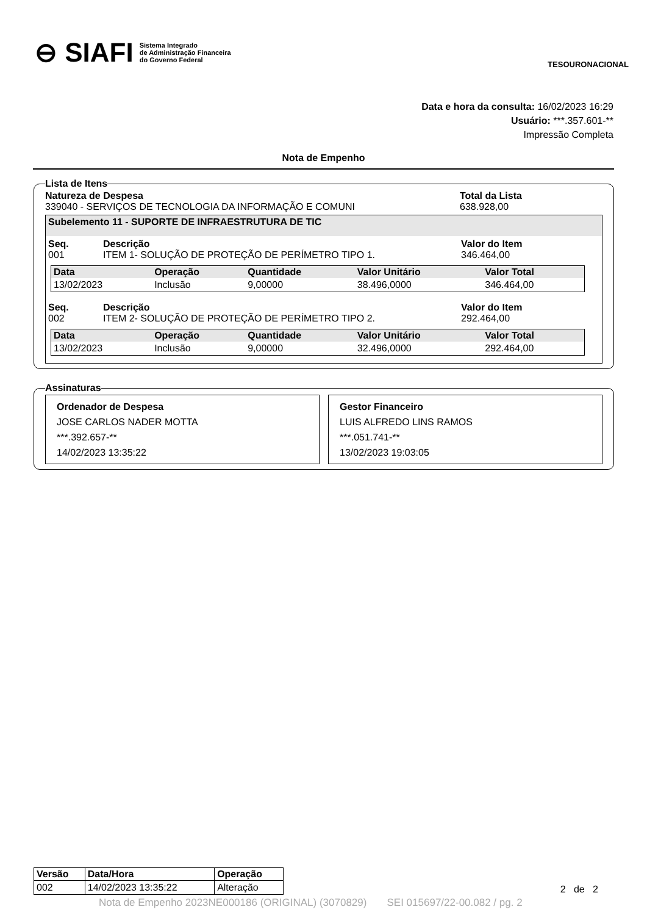⊖ SIAFI
Sistema Integrado
de Administração Financeira
do Governo Federal
TESOURONACIONAL
Data e hora da consulta: 16/02/2023 16:29
Usuário: ***.357.601-**
Impressão Completa
Nota de Empenho
Lista de Itens
Natureza de Despesa
339040 - SERVIÇOS DE TECNOLOGIA DA INFORMAÇÃO E COMUNI
Total da Lista
638.928,00
Subelemento 11 - SUPORTE DE INFRAESTRUTURA DE TIC
Seq.
001
Descrição
ITEM 1- SOLUÇÃO DE PROTEÇÃO DE PERÍMETRO TIPO 1.
Valor do Item
346.464,00
| Data | Operação | Quantidade | Valor Unitário | Valor Total |
| --- | --- | --- | --- | --- |
| 13/02/2023 | Inclusão | 9,00000 | 38.496,0000 | 346.464,00 |
Seq.
002
Descrição
ITEM 2- SOLUÇÃO DE PROTEÇÃO DE PERÍMETRO TIPO 2.
Valor do Item
292.464,00
| Data | Operação | Quantidade | Valor Unitário | Valor Total |
| --- | --- | --- | --- | --- |
| 13/02/2023 | Inclusão | 9,00000 | 32.496,0000 | 292.464,00 |
Assinaturas
Ordenador de Despesa
JOSE CARLOS NADER MOTTA
***.392.657-**
14/02/2023 13:35:22
Gestor Financeiro
LUIS ALFREDO LINS RAMOS
***.051.741-**
13/02/2023 19:03:05
| Versão | Data/Hora | Operação |
| --- | --- | --- |
| 002 | 14/02/2023 13:35:22 | Alteração |
2 de 2
Nota de Empenho 2023NE000186 (ORIGINAL) (3070829) SEI 015697/22-00.082 / pg. 2